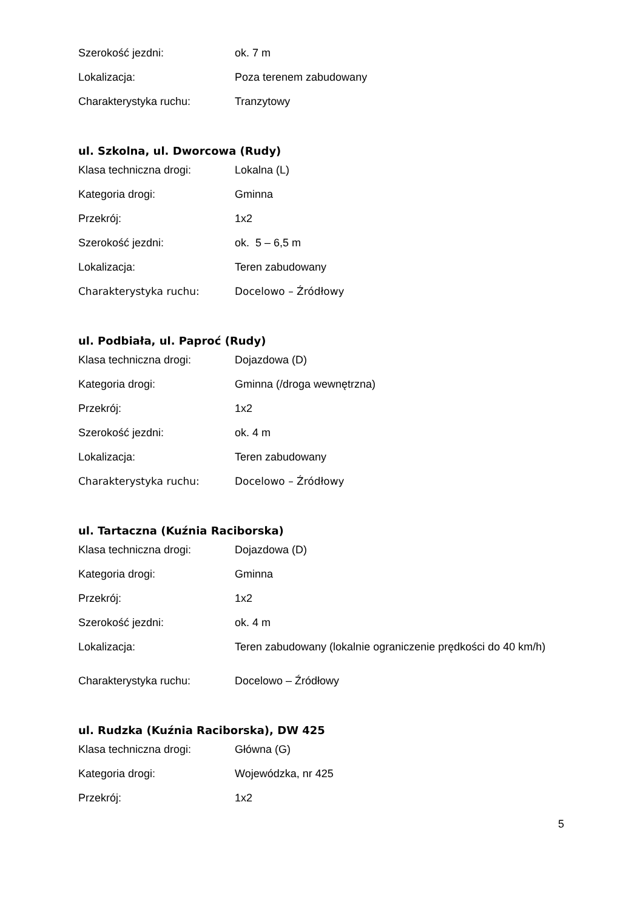| Szerokość jezdni: | ok. 7 m |
| Lokalizacja: | Poza terenem zabudowany |
| Charakterystyka ruchu: | Tranzytowy |
ul. Szkolna, ul. Dworcowa (Rudy)
| Klasa techniczna drogi: | Lokalna (L) |
| Kategoria drogi: | Gminna |
| Przekrój: | 1x2 |
| Szerokość jezdni: | ok. 5 – 6,5 m |
| Lokalizacja: | Teren zabudowany |
| Charakterystyka ruchu: | Docelowo – Źródłowy |
ul. Podbiała, ul. Paproć (Rudy)
| Klasa techniczna drogi: | Dojazdowa (D) |
| Kategoria drogi: | Gminna (/droga wewnętrzna) |
| Przekrój: | 1x2 |
| Szerokość jezdni: | ok. 4 m |
| Lokalizacja: | Teren zabudowany |
| Charakterystyka ruchu: | Docelowo – Źródłowy |
ul. Tartaczna (Kuźnia Raciborska)
| Klasa techniczna drogi: | Dojazdowa (D) |
| Kategoria drogi: | Gminna |
| Przekrój: | 1x2 |
| Szerokość jezdni: | ok. 4 m |
| Lokalizacja: | Teren zabudowany (lokalnie ograniczenie prędkości do 40 km/h) |
| Charakterystyka ruchu: | Docelowo – Źródłowy |
ul. Rudzka (Kuźnia Raciborska), DW 425
| Klasa techniczna drogi: | Główna (G) |
| Kategoria drogi: | Wojewódzka, nr 425 |
| Przekrój: | 1x2 |
5